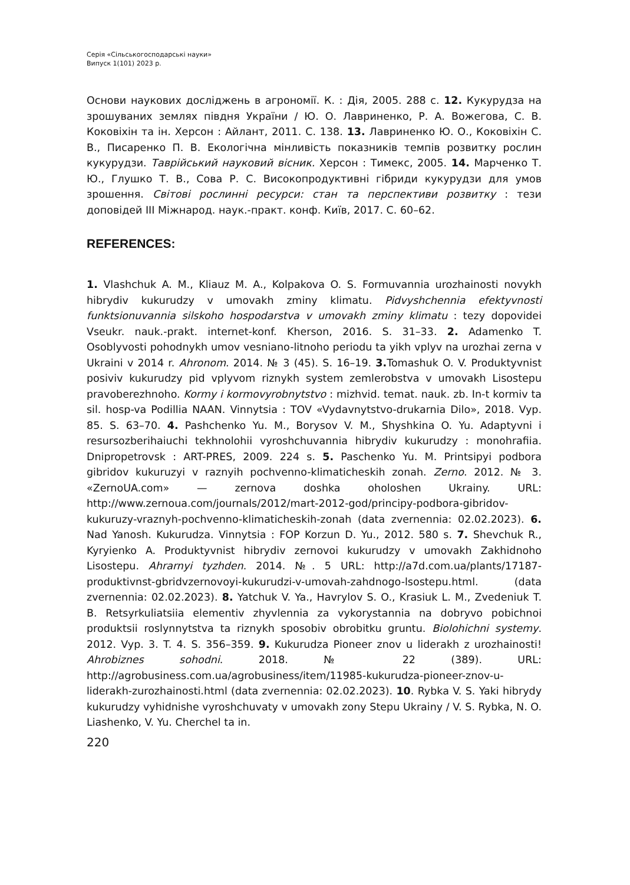Серія «Сільськогосподарські науки»
Випуск 1(101) 2023 р.
Основи наукових досліджень в агрономії. К. : Дія, 2005. 288 с. 12. Кукурудза на зрошуваних землях півдня України / Ю. О. Лавриненко, Р. А. Вожегова, С. В. Коковіхін та ін. Херсон : Айлант, 2011. С. 138. 13. Лавриненко Ю. О., Коковіхін С. В., Писаренко П. В. Екологічна мінливість показників темпів розвитку рослин кукурудзи. Таврійський науковий вісник. Херсон : Тимекс, 2005. 14. Марченко Т. Ю., Глушко Т. В., Сова Р. С. Високопродуктивні гібриди кукурудзи для умов зрошення. Світові рослинні ресурси: стан та перспективи розвитку : тези доповідей III Міжнарод. наук.-практ. конф. Київ, 2017. С. 60–62.
REFERENCES:
1. Vlashchuk A. M., Kliauz M. A., Kolpakova O. S. Formuvannia urozhainosti novykh hibrydiv kukurudzy v umovakh zminy klimatu. Pidvyshchennia efektyvnosti funktsionuvannia silskoho hospodarstva v umovakh zminy klimatu : tezy dopovidei Vseukr. nauk.-prakt. internet-konf. Kherson, 2016. S. 31–33. 2. Adamenko T. Osoblyvosti pohodnykh umov vesniano-litnoho periodu ta yikh vplyv na urozhai zerna v Ukraini v 2014 r. Ahronom. 2014. № 3 (45). S. 16–19. 3. Tomashuk O. V. Produktyvnist posiviv kukurudzy pid vplyvom riznykh system zemlerobstva v umovakh Lisostepu pravoberezhnoho. Kormy i kormovyrobnytstvo : mizhvid. temat. nauk. zb. In-t kormiv ta sil. hosp-va Podillia NAAN. Vinnytsia : TOV «Vydavnytstvo-drukarnia Dilo», 2018. Vyp. 85. S. 63–70. 4. Pashchenko Yu. M., Borysov V. M., Shyshkina O. Yu. Adaptyvni i resursozberihaiuchi tekhnolohii vyroshchuvannia hibrydiv kukurudzy : monohrafiia. Dnipropetrovsk : ART-PRES, 2009. 224 s. 5. Paschenko Yu. M. Printsipyi podbora gibridov kukuruzyi v raznyih pochvenno-klimaticheskih zonah. Zerno. 2012. № 3. «ZernoUA.com» — zernova doshka oholoshen Ukrainy. URL: http://www.zernoua.com/journals/2012/mart-2012-god/principy-podbora-gibridov-kukuruzy-vraznyh-pochvenno-klimaticheskih-zonah (data zvernennia: 02.02.2023). 6. Nad Yanosh. Kukurudza. Vinnytsia : FOP Korzun D. Yu., 2012. 580 s. 7. Shevchuk R., Kyryienko A. Produktyvnist hibrydiv zernovoi kukurudzy v umovakh Zakhidnoho Lisostepu. Ahrarnyi tyzhden. 2014. №. 5 URL: http://a7d.com.ua/plants/17187-produktivnst-gbridvzernovoyi-kukurudzi-v-umovah-zahdnogo-lsostepu.html. (data zvernennia: 02.02.2023). 8. Yatchuk V. Ya., Havrylov S. O., Krasiuk L. M., Zvedeniuk T. B. Retsyrkuliatsiia elementiv zhyvlennia za vykorystannia na dobryvo pobichnoi produktsii roslynnytstva ta riznykh sposobiv obrobitku gruntu. Biolohichni systemy. 2012. Vyp. 3. T. 4. S. 356–359. 9. Kukurudza Pioneer znov u liderakh z urozhainosti! Ahrobiznes sohodni. 2018. № 22 (389). URL: http://agrobusiness.com.ua/agrobusiness/item/11985-kukurudza-pioneer-znov-u-liderakh-zurozhainosti.html (data zvernennia: 02.02.2023). 10. Rybka V. S. Yaki hibrydy kukurudzy vyhidnishe vyroshchuvaty v umovakh zony Stepu Ukrainy / V. S. Rybka, N. O. Liashenko, V. Yu. Cherchel ta in.
220